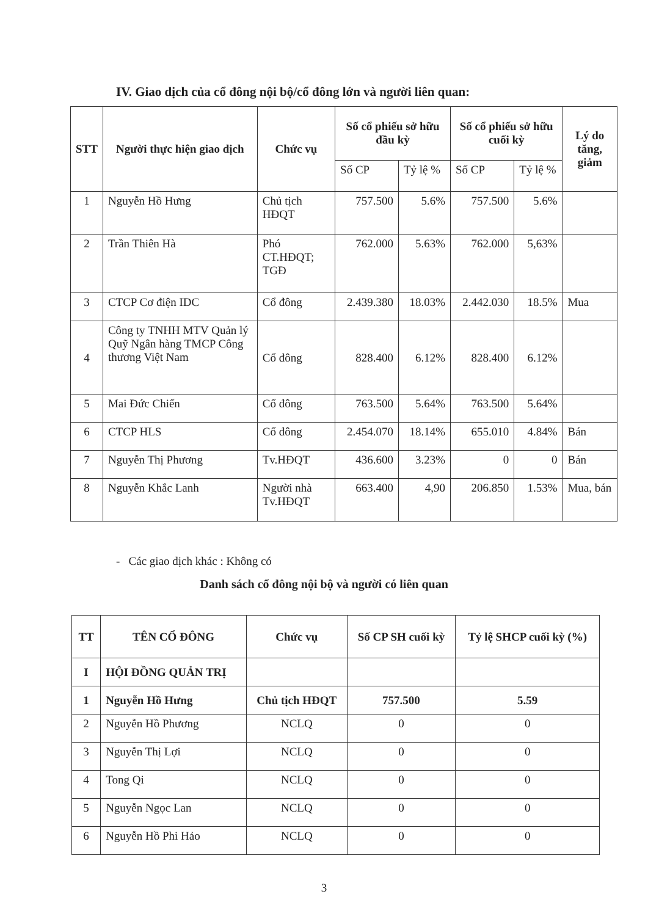IV. Giao dịch của cổ đông nội bộ/cổ đông lớn và người liên quan:
| STT | Người thực hiện giao dịch | Chức vụ | Số cổ phiếu sở hữu đầu kỳ | | Số cổ phiếu sở hữu cuối kỳ | | Lý do tăng, giảm |
| --- | --- | --- | --- | --- | --- | --- | --- |
| | | | Số CP | Tỷ lệ % | Số CP | Tỷ lệ % | |
| 1 | Nguyễn Hồ Hưng | Chủ tịch HĐQT | 757.500 | 5.6% | 757.500 | 5.6% | |
| 2 | Trần Thiên Hà | Phó CT.HĐQT; TGĐ | 762.000 | 5.63% | 762.000 | 5,63% | |
| 3 | CTCP Cơ điện IDC | Cổ đông | 2.439.380 | 18.03% | 2.442.030 | 18.5% | Mua |
| 4 | Công ty TNHH MTV Quản lý Quỹ Ngân hàng TMCP Công thương Việt Nam | Cổ đông | 828.400 | 6.12% | 828.400 | 6.12% | |
| 5 | Mai Đức Chiến | Cổ đông | 763.500 | 5.64% | 763.500 | 5.64% | |
| 6 | CTCP HLS | Cổ đông | 2.454.070 | 18.14% | 655.010 | 4.84% | Bán |
| 7 | Nguyễn Thị Phương | Tv.HĐQT | 436.600 | 3.23% | 0 | 0 | Bán |
| 8 | Nguyễn Khắc Lanh | Người nhà Tv.HĐQT | 663.400 | 4,90 | 206.850 | 1.53% | Mua, bán |
- Các giao dịch khác : Không có
Danh sách cổ đông nội bộ và người có liên quan
| TT | TÊN CỔ ĐÔNG | Chức vụ | Số CP SH cuối kỳ | Tỷ lệ SHCP cuối kỳ (%) |
| --- | --- | --- | --- | --- |
| I | HỘI ĐỒNG QUẢN TRỊ | | | |
| 1 | Nguyễn Hồ Hưng | Chủ tịch HĐQT | 757.500 | 5.59 |
| 2 | Nguyễn Hồ Phương | NCLQ | 0 | 0 |
| 3 | Nguyễn Thị Lợi | NCLQ | 0 | 0 |
| 4 | Tong Qi | NCLQ | 0 | 0 |
| 5 | Nguyễn Ngọc Lan | NCLQ | 0 | 0 |
| 6 | Nguyễn Hồ Phi Hảo | NCLQ | 0 | 0 |
3